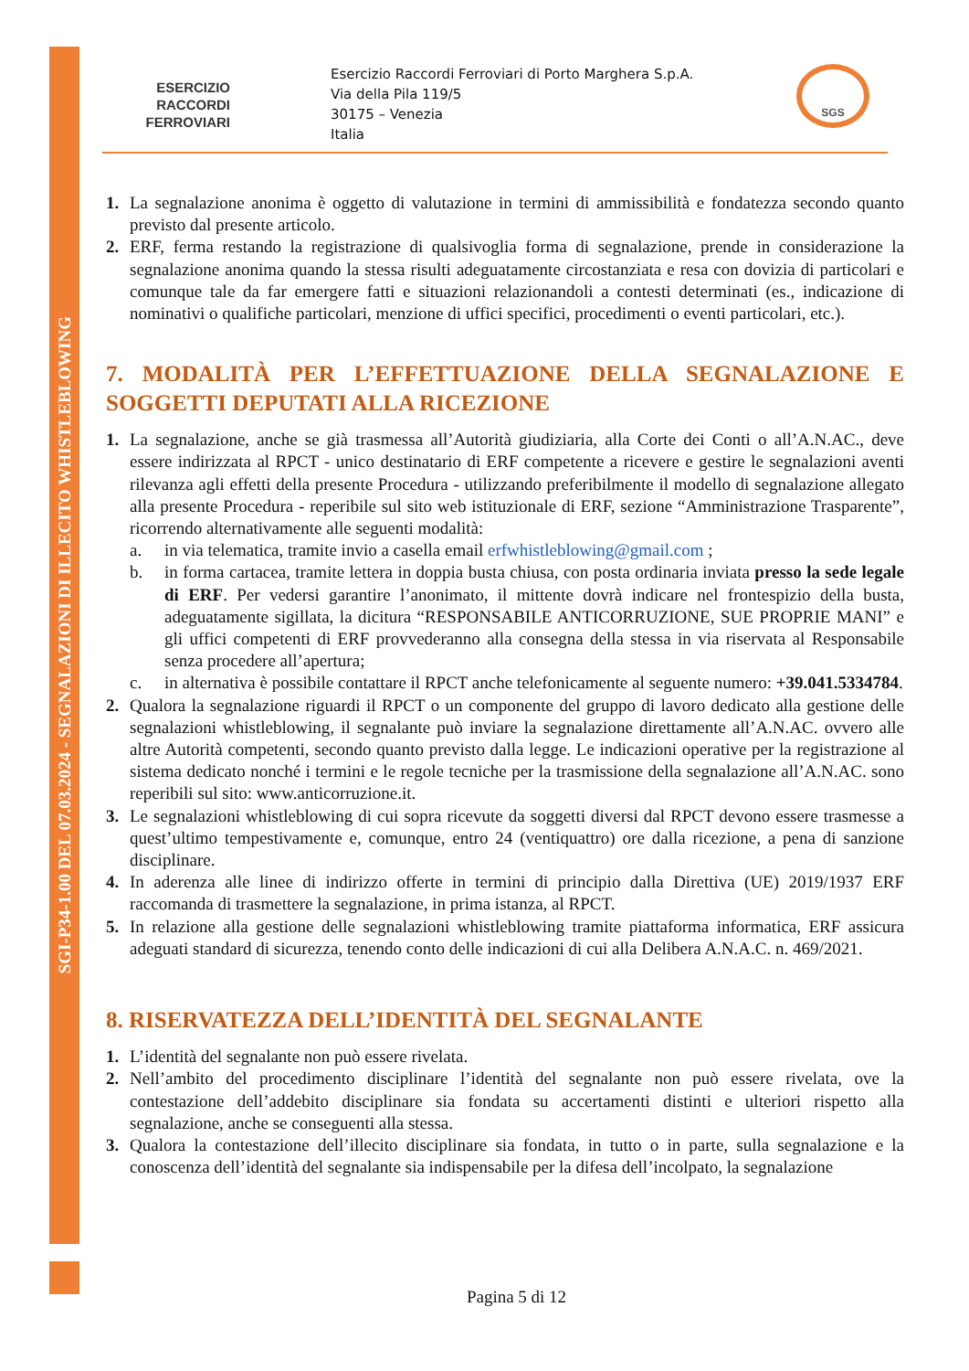SGI-P34-1.00 DEL 07.03.2024 - SEGNALAZIONI DI ILLECITO WHISTLEBLOWING
ESERCIZIO
RACCORDI
FERROVIARI
Esercizio Raccordi Ferroviari di Porto Marghera S.p.A.
Via della Pila 119/5
30175 – Venezia
Italia
SGS
1. La segnalazione anonima è oggetto di valutazione in termini di ammissibilità e fondatezza secondo quanto previsto dal presente articolo.
2. ERF, ferma restando la registrazione di qualsivoglia forma di segnalazione, prende in considerazione la segnalazione anonima quando la stessa risulti adeguatamente circostanziata e resa con dovizia di particolari e comunque tale da far emergere fatti e situazioni relazionandoli a contesti determinati (es., indicazione di nominativi o qualifiche particolari, menzione di uffici specifici, procedimenti o eventi particolari, etc.).
7. MODALITÀ PER L’EFFETTUAZIONE DELLA SEGNALAZIONE E SOGGETTI DEPUTATI ALLA RICEZIONE
1. La segnalazione, anche se già trasmessa all’Autorità giudiziaria, alla Corte dei Conti o all’A.N.AC., deve essere indirizzata al RPCT - unico destinatario di ERF competente a ricevere e gestire le segnalazioni aventi rilevanza agli effetti della presente Procedura - utilizzando preferibilmente il modello di segnalazione allegato alla presente Procedura - reperibile sul sito web istituzionale di ERF, sezione “Amministrazione Trasparente”, ricorrendo alternativamente alle seguenti modalità:
a. in via telematica, tramite invio a casella email erfwhistleblowing@gmail.com ;
b. in forma cartacea, tramite lettera in doppia busta chiusa, con posta ordinaria inviata presso la sede legale di ERF. Per vedersi garantire l’anonimato, il mittente dovrà indicare nel frontespizio della busta, adeguatamente sigillata, la dicitura “RESPONSABILE ANTICORRUZIONE, SUE PROPRIE MANI” e gli uffici competenti di ERF provvederanno alla consegna della stessa in via riservata al Responsabile senza procedere all’apertura;
c. in alternativa è possibile contattare il RPCT anche telefonicamente al seguente numero: +39.041.5334784.
2. Qualora la segnalazione riguardi il RPCT o un componente del gruppo di lavoro dedicato alla gestione delle segnalazioni whistleblowing, il segnalante può inviare la segnalazione direttamente all’A.N.AC. ovvero alle altre Autorità competenti, secondo quanto previsto dalla legge. Le indicazioni operative per la registrazione al sistema dedicato nonché i termini e le regole tecniche per la trasmissione della segnalazione all’A.N.AC. sono reperibili sul sito: www.anticorruzione.it.
3. Le segnalazioni whistleblowing di cui sopra ricevute da soggetti diversi dal RPCT devono essere trasmesse a quest’ultimo tempestivamente e, comunque, entro 24 (ventiquattro) ore dalla ricezione, a pena di sanzione disciplinare.
4. In aderenza alle linee di indirizzo offerte in termini di principio dalla Direttiva (UE) 2019/1937 ERF raccomanda di trasmettere la segnalazione, in prima istanza, al RPCT.
5. In relazione alla gestione delle segnalazioni whistleblowing tramite piattaforma informatica, ERF assicura adeguati standard di sicurezza, tenendo conto delle indicazioni di cui alla Delibera A.N.A.C. n. 469/2021.
8. RISERVATEZZA DELL’IDENTITÀ DEL SEGNALANTE
1. L’identità del segnalante non può essere rivelata.
2. Nell’ambito del procedimento disciplinare l’identità del segnalante non può essere rivelata, ove la contestazione dell’addebito disciplinare sia fondata su accertamenti distinti e ulteriori rispetto alla segnalazione, anche se conseguenti alla stessa.
3. Qualora la contestazione dell’illecito disciplinare sia fondata, in tutto o in parte, sulla segnalazione e la conoscenza dell’identità del segnalante sia indispensabile per la difesa dell’incolpato, la segnalazione
Pagina 5 di 12